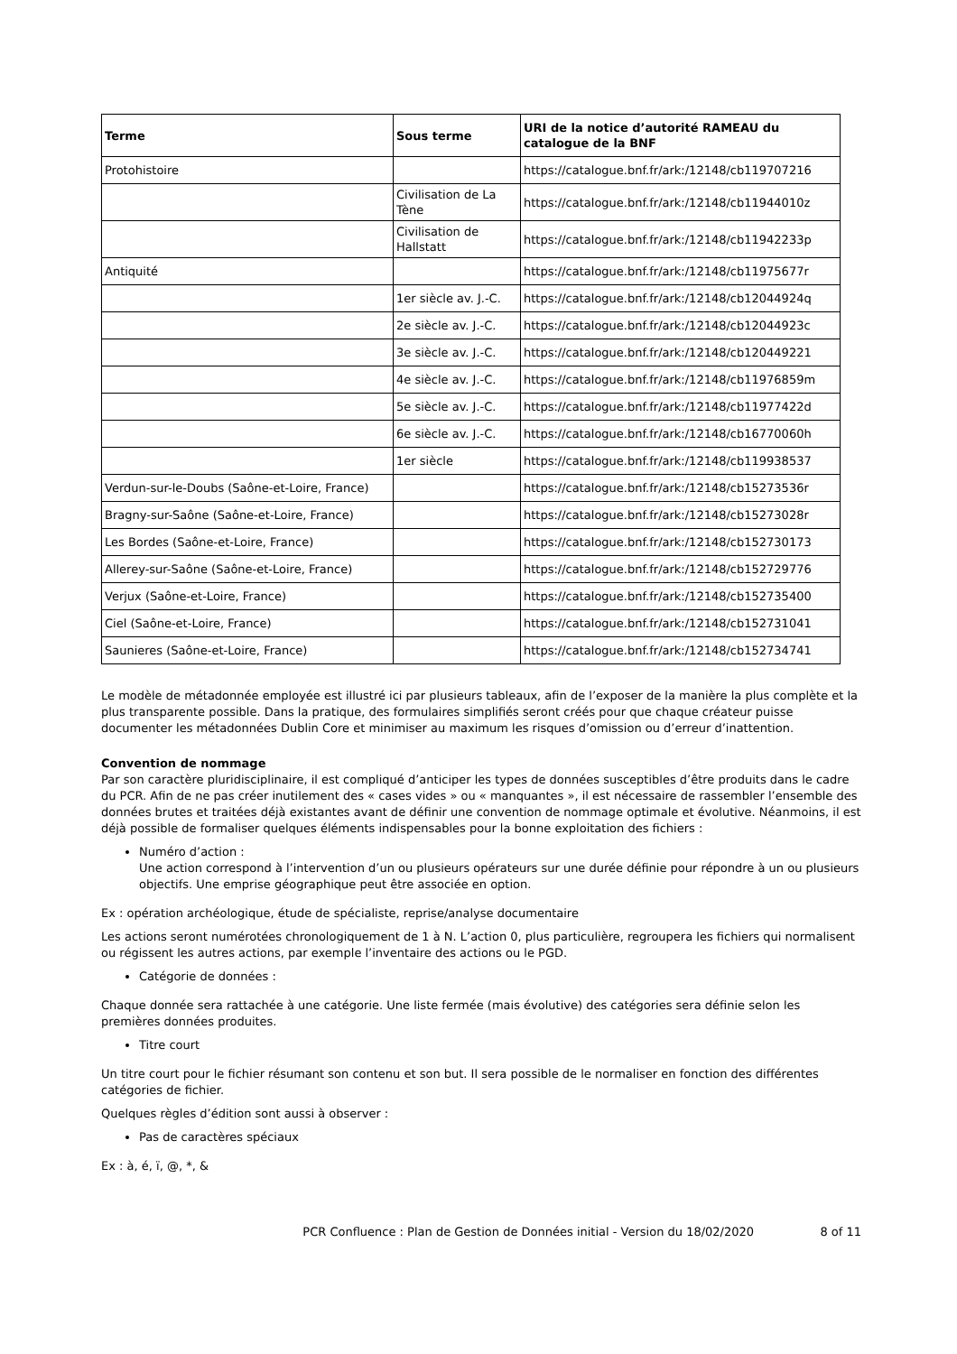| Terme | Sous terme | URI de la notice d’autorité RAMEAU du catalogue de la BNF |
| --- | --- | --- |
| Protohistoire | | https://catalogue.bnf.fr/ark:/12148/cb119707216 |
| | Civilisation de La Tène | https://catalogue.bnf.fr/ark:/12148/cb11944010z |
| | Civilisation de Hallstatt | https://catalogue.bnf.fr/ark:/12148/cb11942233p |
| Antiquité | | https://catalogue.bnf.fr/ark:/12148/cb11975677r |
| | 1er siècle av. J.-C. | https://catalogue.bnf.fr/ark:/12148/cb12044924q |
| | 2e siècle av. J.-C. | https://catalogue.bnf.fr/ark:/12148/cb12044923c |
| | 3e siècle av. J.-C. | https://catalogue.bnf.fr/ark:/12148/cb120449221 |
| | 4e siècle av. J.-C. | https://catalogue.bnf.fr/ark:/12148/cb11976859m |
| | 5e siècle av. J.-C. | https://catalogue.bnf.fr/ark:/12148/cb11977422d |
| | 6e siècle av. J.-C. | https://catalogue.bnf.fr/ark:/12148/cb16770060h |
| | 1er siècle | https://catalogue.bnf.fr/ark:/12148/cb119938537 |
| Verdun-sur-le-Doubs (Saône-et-Loire, France) | | https://catalogue.bnf.fr/ark:/12148/cb15273536r |
| Bragny-sur-Saône (Saône-et-Loire, France) | | https://catalogue.bnf.fr/ark:/12148/cb15273028r |
| Les Bordes (Saône-et-Loire, France) | | https://catalogue.bnf.fr/ark:/12148/cb152730173 |
| Allerey-sur-Saône (Saône-et-Loire, France) | | https://catalogue.bnf.fr/ark:/12148/cb152729776 |
| Verjux (Saône-et-Loire, France) | | https://catalogue.bnf.fr/ark:/12148/cb152735400 |
| Ciel (Saône-et-Loire, France) | | https://catalogue.bnf.fr/ark:/12148/cb152731041 |
| Saunieres (Saône-et-Loire, France) | | https://catalogue.bnf.fr/ark:/12148/cb152734741 |
Le modèle de métadonnée employée est illustré ici par plusieurs tableaux, afin de l’exposer de la manière la plus complète et la plus transparente possible. Dans la pratique, des formulaires simplifiés seront créés pour que chaque créateur puisse documenter les métadonnées Dublin Core et minimiser au maximum les risques d’omission ou d’erreur d’inattention.
Convention de nommage
Par son caractère pluridisciplinaire, il est compliqué d’anticiper les types de données susceptibles d’être produits dans le cadre du PCR. Afin de ne pas créer inutilement des « cases vides » ou « manquantes », il est nécessaire de rassembler l’ensemble des données brutes et traitées déjà existantes avant de définir une convention de nommage optimale et évolutive. Néanmoins, il est déjà possible de formaliser quelques éléments indispensables pour la bonne exploitation des fichiers :
Numéro d’action :
Une action correspond à l’intervention d’un ou plusieurs opérateurs sur une durée définie pour répondre à un ou plusieurs objectifs. Une emprise géographique peut être associée en option.
Ex : opération archéologique, étude de spécialiste, reprise/analyse documentaire
Les actions seront numérotées chronologiquement de 1 à N. L’action 0, plus particulière, regroupera les fichiers qui normalisent ou régissent les autres actions, par exemple l’inventaire des actions ou le PGD.
Catégorie de données :
Chaque donnée sera rattachée à une catégorie. Une liste fermée (mais évolutive) des catégories sera définie selon les premières données produites.
Titre court
Un titre court pour le fichier résumant son contenu et son but. Il sera possible de le normaliser en fonction des différentes catégories de fichier.
Quelques règles d’édition sont aussi à observer :
Pas de caractères spéciaux
Ex : à, é, ï, @, *, &
PCR Confluence : Plan de Gestion de Données initial - Version du 18/02/2020 8 of 11